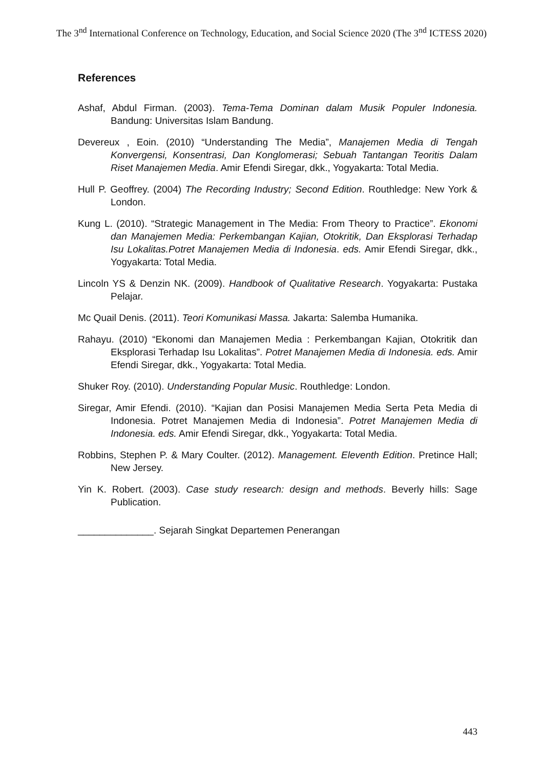The 3<sup>nd</sup> International Conference on Technology, Education, and Social Science 2020 (The 3<sup>nd</sup> ICTESS 2020)
References
Ashaf, Abdul Firman. (2003). Tema-Tema Dominan dalam Musik Populer Indonesia. Bandung: Universitas Islam Bandung.
Devereux , Eoin. (2010) “Understanding The Media”, Manajemen Media di Tengah Konvergensi, Konsentrasi, Dan Konglomerasi; Sebuah Tantangan Teoritis Dalam Riset Manajemen Media. Amir Efendi Siregar, dkk., Yogyakarta: Total Media.
Hull P. Geoffrey. (2004) The Recording Industry; Second Edition. Routhledge: New York & London.
Kung L. (2010). “Strategic Management in The Media: From Theory to Practice”. Ekonomi dan Manajemen Media: Perkembangan Kajian, Otokritik, Dan Eksplorasi Terhadap Isu Lokalitas.Potret Manajemen Media di Indonesia. eds. Amir Efendi Siregar, dkk., Yogyakarta: Total Media.
Lincoln YS & Denzin NK. (2009). Handbook of Qualitative Research. Yogyakarta: Pustaka Pelajar.
Mc Quail Denis. (2011). Teori Komunikasi Massa. Jakarta: Salemba Humanika.
Rahayu. (2010) “Ekonomi dan Manajemen Media : Perkembangan Kajian, Otokritik dan Eksplorasi Terhadap Isu Lokalitas”. Potret Manajemen Media di Indonesia. eds. Amir Efendi Siregar, dkk., Yogyakarta: Total Media.
Shuker Roy. (2010). Understanding Popular Music. Routhledge: London.
Siregar, Amir Efendi. (2010). “Kajian dan Posisi Manajemen Media Serta Peta Media di Indonesia. Potret Manajemen Media di Indonesia”. Potret Manajemen Media di Indonesia. eds. Amir Efendi Siregar, dkk., Yogyakarta: Total Media.
Robbins, Stephen P. & Mary Coulter. (2012). Management. Eleventh Edition. Pretince Hall; New Jersey.
Yin K. Robert. (2003). Case study research: design and methods. Beverly hills: Sage Publication.
______________. Sejarah Singkat Departemen Penerangan
443